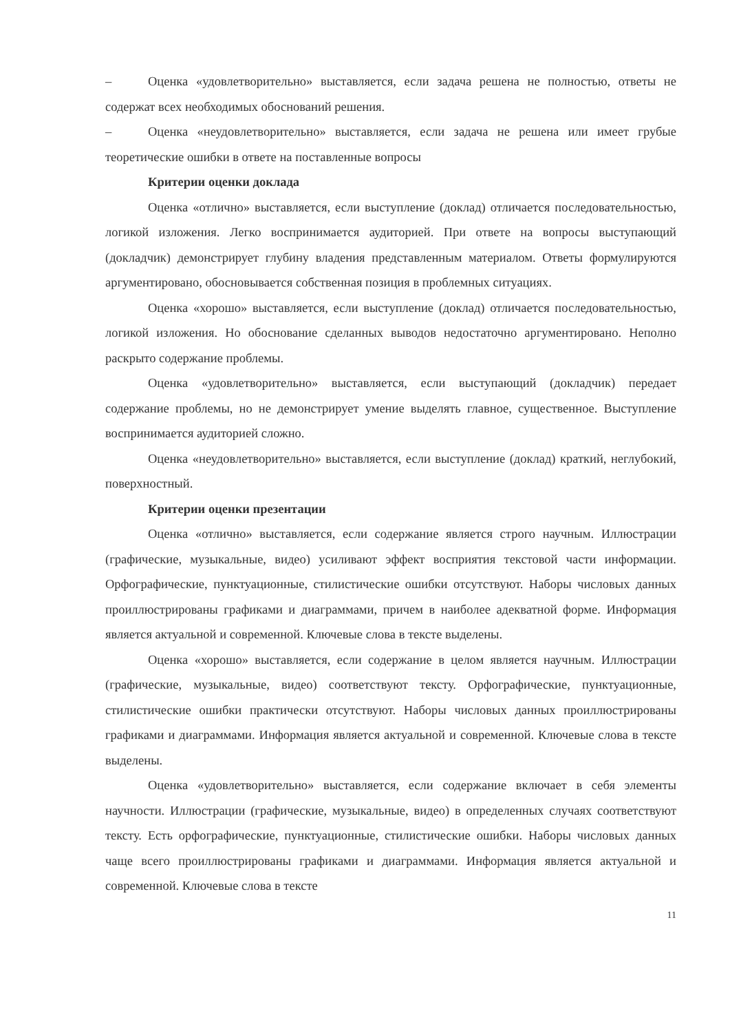– Оценка «удовлетворительно» выставляется, если задача решена не полностью, ответы не содержат всех необходимых обоснований решения.
– Оценка «неудовлетворительно» выставляется, если задача не решена или имеет грубые теоретические ошибки в ответе на поставленные вопросы
Критерии оценки доклада
Оценка «отлично» выставляется, если выступление (доклад) отличается последовательностью, логикой изложения. Легко воспринимается аудиторией. При ответе на вопросы выступающий (докладчик) демонстрирует глубину владения представленным материалом. Ответы формулируются аргументировано, обосновывается собственная позиция в проблемных ситуациях.
Оценка «хорошо» выставляется, если выступление (доклад) отличается последовательностью, логикой изложения. Но обоснование сделанных выводов недостаточно аргументировано. Неполно раскрыто содержание проблемы.
Оценка «удовлетворительно» выставляется, если выступающий (докладчик) передает содержание проблемы, но не демонстрирует умение выделять главное, существенное. Выступление воспринимается аудиторией сложно.
Оценка «неудовлетворительно» выставляется, если выступление (доклад) краткий, неглубокий, поверхностный.
Критерии оценки презентации
Оценка «отлично» выставляется, если содержание является строго научным. Иллюстрации (графические, музыкальные, видео) усиливают эффект восприятия текстовой части информации. Орфографические, пунктуационные, стилистические ошибки отсутствуют. Наборы числовых данных проиллюстрированы графиками и диаграммами, причем в наиболее адекватной форме. Информация является актуальной и современной. Ключевые слова в тексте выделены.
Оценка «хорошо» выставляется, если содержание в целом является научным. Иллюстрации (графические, музыкальные, видео) соответствуют тексту. Орфографические, пунктуационные, стилистические ошибки практически отсутствуют. Наборы числовых данных проиллюстрированы графиками и диаграммами. Информация является актуальной и современной. Ключевые слова в тексте выделены.
Оценка «удовлетворительно» выставляется, если содержание включает в себя элементы научности. Иллюстрации (графические, музыкальные, видео) в определенных случаях соответствуют тексту. Есть орфографические, пунктуационные, стилистические ошибки. Наборы числовых данных чаще всего проиллюстрированы графиками и диаграммами. Информация является актуальной и современной. Ключевые слова в тексте
11